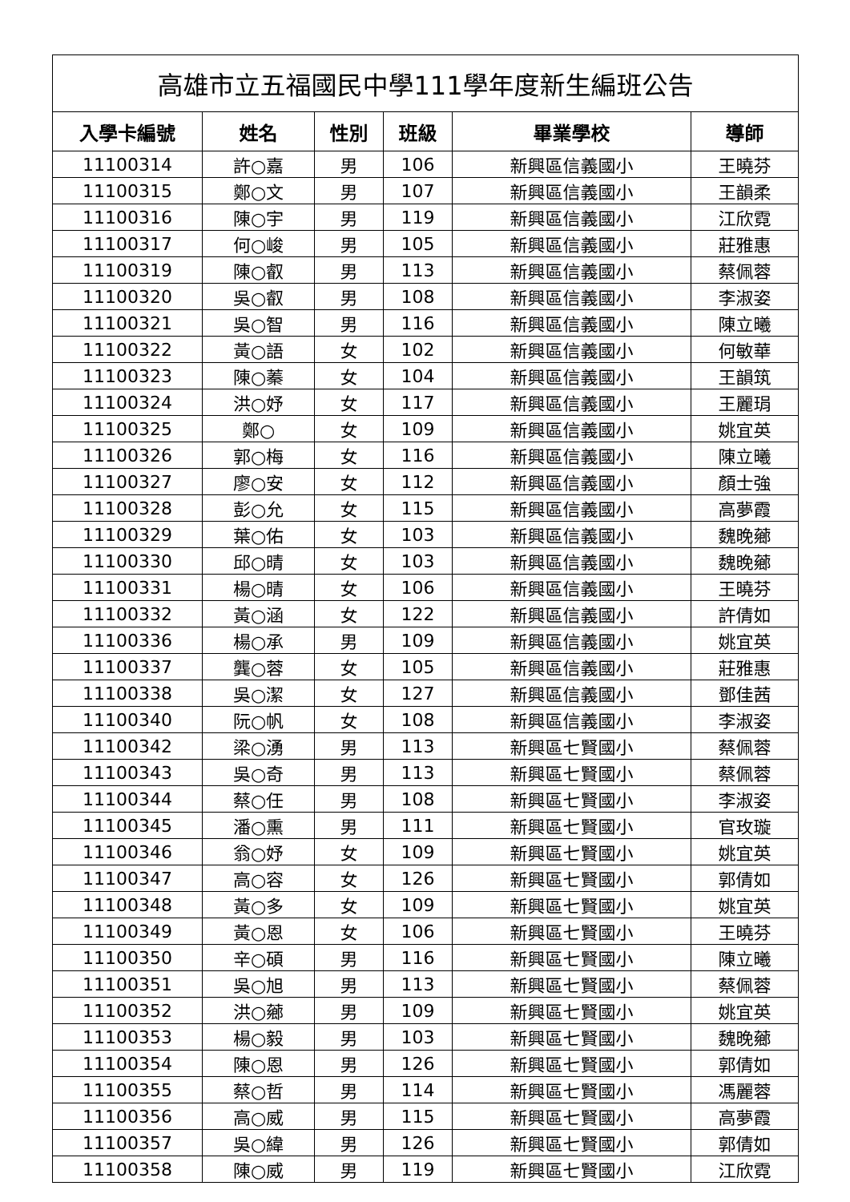| 高雄市立五福國民中學111學年度新生編班公告 | | | | | |
| --- | --- | --- | --- | --- | --- |
| 入學卡編號 | 姓名 | 性別 | 班級 | 畢業學校 | 導師 |
| 11100314 | 許○嘉 | 男 | 106 | 新興區信義國小 | 王曉芬 |
| 11100315 | 鄭○文 | 男 | 107 | 新興區信義國小 | 王韻柔 |
| 11100316 | 陳○宇 | 男 | 119 | 新興區信義國小 | 江欣霓 |
| 11100317 | 何○峻 | 男 | 105 | 新興區信義國小 | 莊雅惠 |
| 11100319 | 陳○叡 | 男 | 113 | 新興區信義國小 | 蔡佩蓉 |
| 11100320 | 吳○叡 | 男 | 108 | 新興區信義國小 | 李淑姿 |
| 11100321 | 吳○智 | 男 | 116 | 新興區信義國小 | 陳立曦 |
| 11100322 | 黃○語 | 女 | 102 | 新興區信義國小 | 何敏華 |
| 11100323 | 陳○蓁 | 女 | 104 | 新興區信義國小 | 王韻筑 |
| 11100324 | 洪○妤 | 女 | 117 | 新興區信義國小 | 王麗琄 |
| 11100325 | 鄭○ | 女 | 109 | 新興區信義國小 | 姚宜英 |
| 11100326 | 郭○梅 | 女 | 116 | 新興區信義國小 | 陳立曦 |
| 11100327 | 廖○安 | 女 | 112 | 新興區信義國小 | 顏士強 |
| 11100328 | 彭○允 | 女 | 115 | 新興區信義國小 | 高夢霞 |
| 11100329 | 葉○佑 | 女 | 103 | 新興區信義國小 | 魏晚薌 |
| 11100330 | 邱○晴 | 女 | 103 | 新興區信義國小 | 魏晚薌 |
| 11100331 | 楊○晴 | 女 | 106 | 新興區信義國小 | 王曉芬 |
| 11100332 | 黃○涵 | 女 | 122 | 新興區信義國小 | 許倩如 |
| 11100336 | 楊○承 | 男 | 109 | 新興區信義國小 | 姚宜英 |
| 11100337 | 龔○蓉 | 女 | 105 | 新興區信義國小 | 莊雅惠 |
| 11100338 | 吳○潔 | 女 | 127 | 新興區信義國小 | 鄧佳茜 |
| 11100340 | 阮○帆 | 女 | 108 | 新興區信義國小 | 李淑姿 |
| 11100342 | 梁○湧 | 男 | 113 | 新興區七賢國小 | 蔡佩蓉 |
| 11100343 | 吳○奇 | 男 | 113 | 新興區七賢國小 | 蔡佩蓉 |
| 11100344 | 蔡○任 | 男 | 108 | 新興區七賢國小 | 李淑姿 |
| 11100345 | 潘○熏 | 男 | 111 | 新興區七賢國小 | 官玫璇 |
| 11100346 | 翁○妤 | 女 | 109 | 新興區七賢國小 | 姚宜英 |
| 11100347 | 高○容 | 女 | 126 | 新興區七賢國小 | 郭倩如 |
| 11100348 | 黃○多 | 女 | 109 | 新興區七賢國小 | 姚宜英 |
| 11100349 | 黃○恩 | 女 | 106 | 新興區七賢國小 | 王曉芬 |
| 11100350 | 辛○碩 | 男 | 116 | 新興區七賢國小 | 陳立曦 |
| 11100351 | 吳○旭 | 男 | 113 | 新興區七賢國小 | 蔡佩蓉 |
| 11100352 | 洪○薌 | 男 | 109 | 新興區七賢國小 | 姚宜英 |
| 11100353 | 楊○毅 | 男 | 103 | 新興區七賢國小 | 魏晚薌 |
| 11100354 | 陳○恩 | 男 | 126 | 新興區七賢國小 | 郭倩如 |
| 11100355 | 蔡○哲 | 男 | 114 | 新興區七賢國小 | 馮麗蓉 |
| 11100356 | 高○威 | 男 | 115 | 新興區七賢國小 | 高夢霞 |
| 11100357 | 吳○緯 | 男 | 126 | 新興區七賢國小 | 郭倩如 |
| 11100358 | 陳○威 | 男 | 119 | 新興區七賢國小 | 江欣霓 |